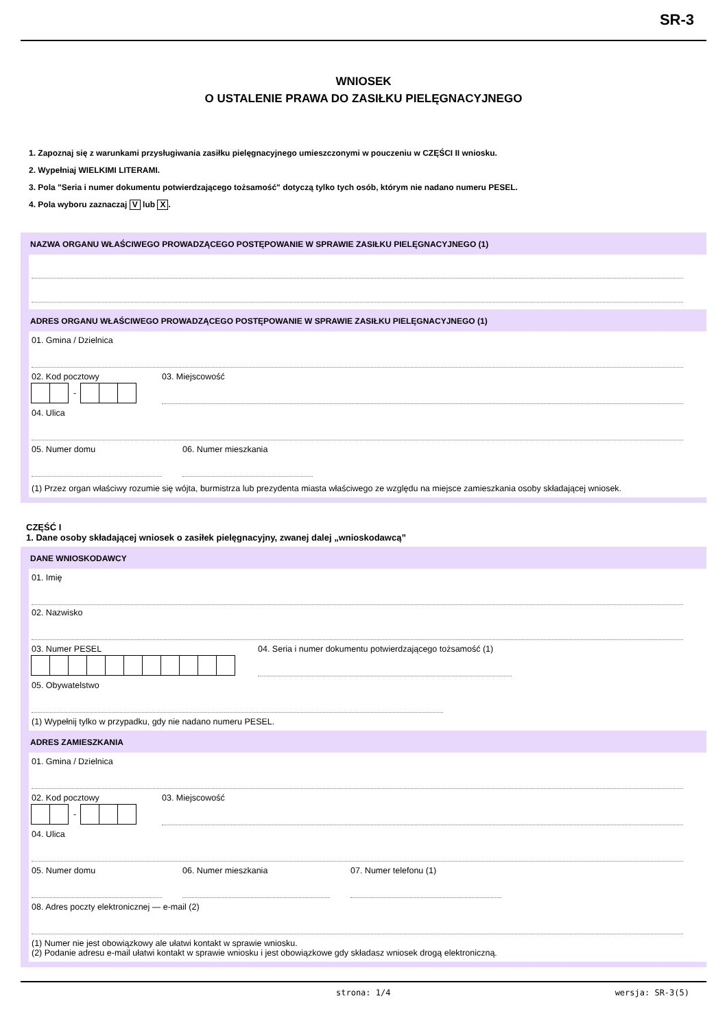SR-3
WNIOSEK
O USTALENIE PRAWA DO ZASIŁKU PIELĘGNACYJNEGO
1. Zapoznaj się z warunkami przysługiwania zasiłku pielęgnacyjnego umieszczonymi w pouczeniu w CZĘŚCI II wniosku.
2. Wypełniaj WIELKIMI LITERAMI.
3. Pola "Seria i numer dokumentu potwierdzającego tożsamość" dotyczą tylko tych osób, którym nie nadano numeru PESEL.
4. Pola wyboru zaznaczaj V lub X.
NAZWA ORGANU WŁAŚCIWEGO PROWADZĄCEGO POSTĘPOWANIE W SPRAWIE ZASIŁKU PIELĘGNACYJNEGO (1)
ADRES ORGANU WŁAŚCIWEGO PROWADZĄCEGO POSTĘPOWANIE W SPRAWIE ZASIŁKU PIELĘGNACYJNEGO (1)
01. Gmina / Dzielnica
02. Kod pocztowy
-
03. Miejscowość
04. Ulica
05. Numer domu 06. Numer mieszkania
(1) Przez organ właściwy rozumie się wójta, burmistrza lub prezydenta miasta właściwego ze względu na miejsce zamieszkania osoby składającej wniosek.
CZĘŚĆ I
1. Dane osoby składającej wniosek o zasiłek pielęgnacyjny, zwanej dalej „wnioskodawcą”
DANE WNIOSKODAWCY
01. Imię
02. Nazwisko
03. Numer PESEL 04. Seria i numer dokumentu potwierdzającego tożsamość (1)
05. Obywatelstwo
(1) Wypełnij tylko w przypadku, gdy nie nadano numeru PESEL.
ADRES ZAMIESZKANIA
01. Gmina / Dzielnica
02. Kod pocztowy
-
03. Miejscowość
04. Ulica
05. Numer domu 06. Numer mieszkania 07. Numer telefonu (1)
08. Adres poczty elektronicznej — e-mail (2)
(1) Numer nie jest obowiązkowy ale ułatwi kontakt w sprawie wniosku.
(2) Podanie adresu e-mail ułatwi kontakt w sprawie wniosku i jest obowiązkowe gdy składasz wniosek drogą elektroniczną.
strona: 1/4 wersja: SR-3(5)